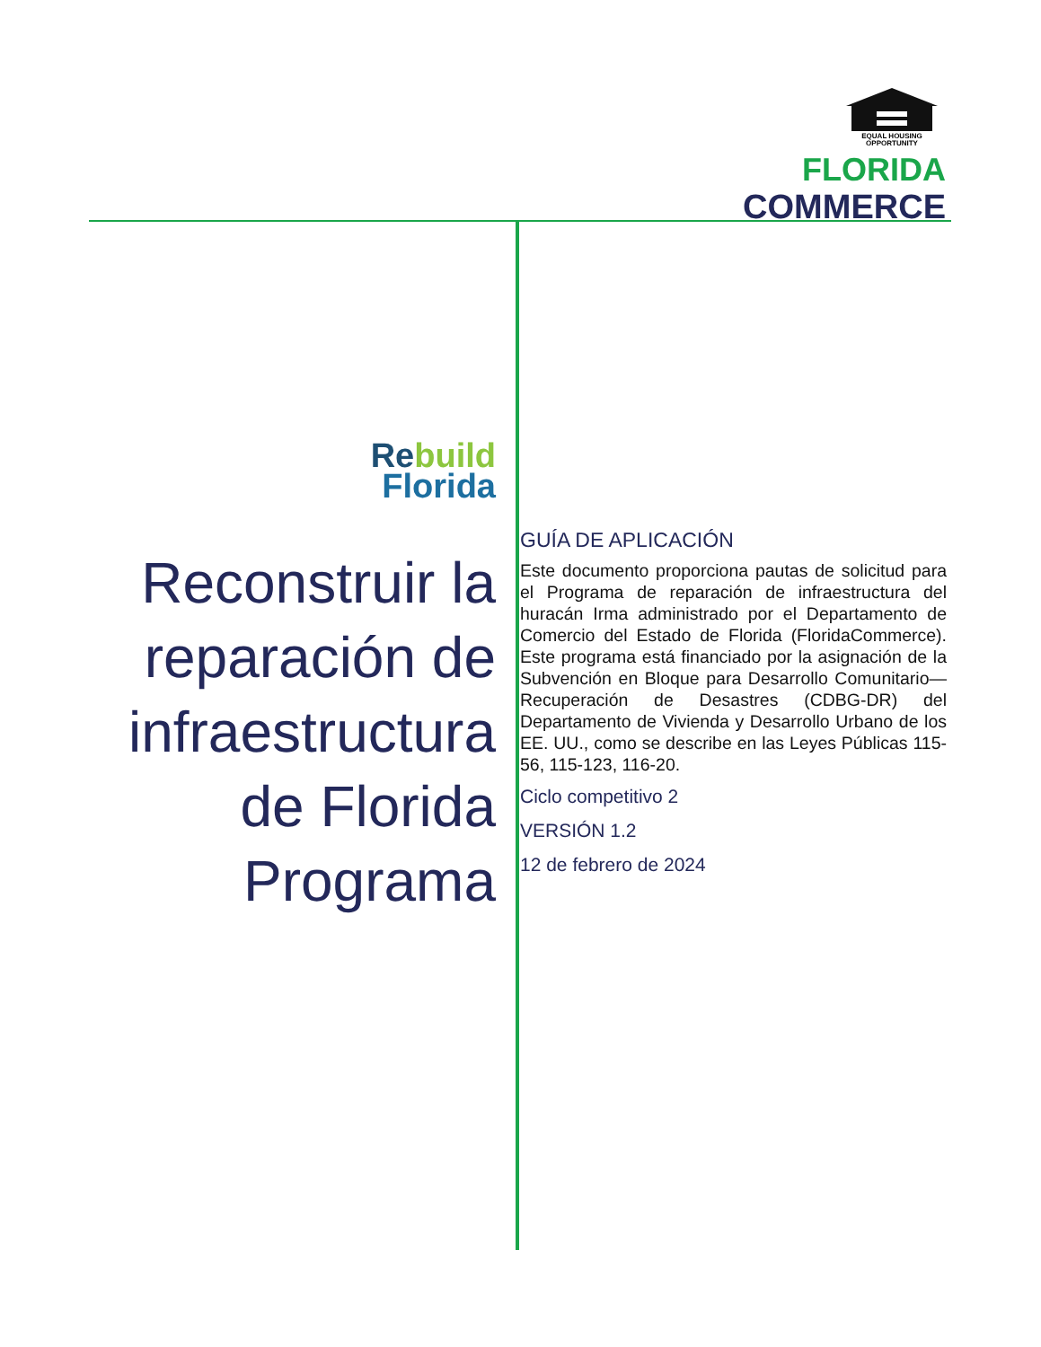EQUAL HOUSING
OPPORTUNITY
FLORIDA
COMMERCE
Re build
Florida
Reconstruir la reparación de infraestructura de Florida Programa
GUÍA DE APLICACIÓN
Este documento proporciona pautas de solicitud para el Programa de reparación de infraestructura del huracán Irma administrado por el Departamento de Comercio del Estado de Florida (FloridaCommerce). Este programa está financiado por la asignación de la Subvención en Bloque para Desarrollo Comunitario—Recuperación de Desastres (CDBG-DR) del Departamento de Vivienda y Desarrollo Urbano de los EE. UU., como se describe en las Leyes Públicas 115-56, 115-123, 116-20.
Ciclo competitivo 2
VERSIÓN 1.2
12 de febrero de 2024